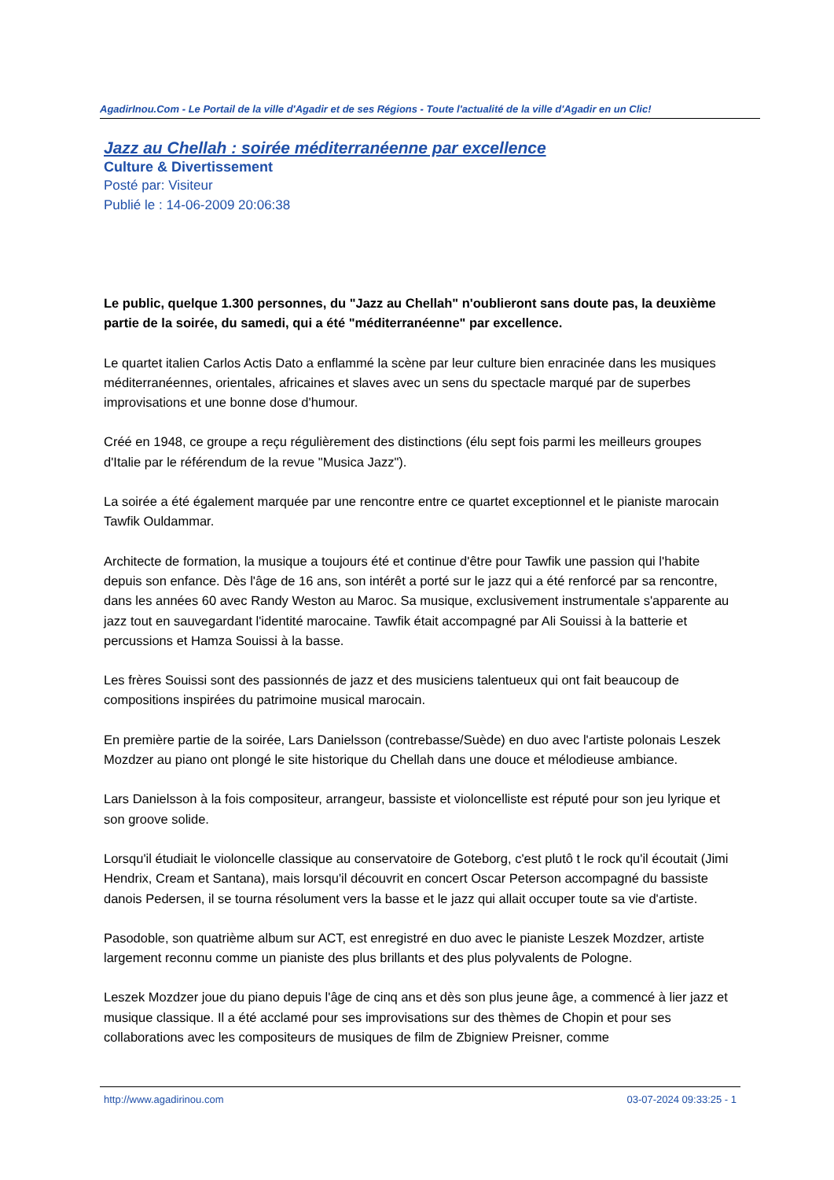AgadirInou.Com - Le Portail de la ville d'Agadir et de ses Régions - Toute l'actualité de la ville d'Agadir en un Clic!
Jazz au Chellah : soirée méditerranéenne par excellence
Culture & Divertissement
Posté par: Visiteur
Publié le : 14-06-2009 20:06:38
Le public, quelque 1.300 personnes, du "Jazz au Chellah" n'oublieront sans doute pas, la deuxième partie de la soirée, du samedi, qui a été "méditerranéenne" par excellence.
Le quartet italien Carlos Actis Dato a enflammé la scène par leur culture bien enracinée dans les musiques méditerranéennes, orientales, africaines et slaves avec un sens du spectacle marqué par de superbes improvisations et une bonne dose d'humour.
Créé en 1948, ce groupe a reçu régulièrement des distinctions (élu sept fois parmi les meilleurs groupes d'Italie par le référendum de la revue "Musica Jazz").
La soirée a été également marquée par une rencontre entre ce quartet exceptionnel et le pianiste marocain Tawfik Ouldammar.
Architecte de formation, la musique a toujours été et continue d'être pour Tawfik une passion qui l'habite depuis son enfance. Dès l'âge de 16 ans, son intérêt a porté sur le jazz qui a été renforcé par sa rencontre, dans les années 60 avec Randy Weston au Maroc. Sa musique, exclusivement instrumentale s'apparente au jazz tout en sauvegardant l'identité marocaine. Tawfik était accompagné par Ali Souissi à la batterie et percussions et Hamza Souissi à la basse.
Les frères Souissi sont des passionnés de jazz et des musiciens talentueux qui ont fait beaucoup de compositions inspirées du patrimoine musical marocain.
En première partie de la soirée, Lars Danielsson (contrebasse/Suède) en duo avec l'artiste polonais Leszek Mozdzer au piano ont plongé le site historique du Chellah dans une douce et mélodieuse ambiance.
Lars Danielsson à la fois compositeur, arrangeur, bassiste et violoncelliste est réputé pour son jeu lyrique et son groove solide.
Lorsqu'il étudiait le violoncelle classique au conservatoire de Goteborg, c'est plutô t le rock qu'il écoutait (Jimi Hendrix, Cream et Santana), mais lorsqu'il découvrit en concert Oscar Peterson accompagné du bassiste danois Pedersen, il se tourna résolument vers la basse et le jazz qui allait occuper toute sa vie d'artiste.
Pasodoble, son quatrième album sur ACT, est enregistré en duo avec le pianiste Leszek Mozdzer, artiste largement reconnu comme un pianiste des plus brillants et des plus polyvalents de Pologne.
Leszek Mozdzer joue du piano depuis l'âge de cinq ans et dès son plus jeune âge, a commencé à lier jazz et musique classique. Il a été acclamé pour ses improvisations sur des thèmes de Chopin et pour ses collaborations avec les compositeurs de musiques de film de Zbigniew Preisner, comme
http://www.agadirinou.com 03-07-2024 09:33:25 - 1